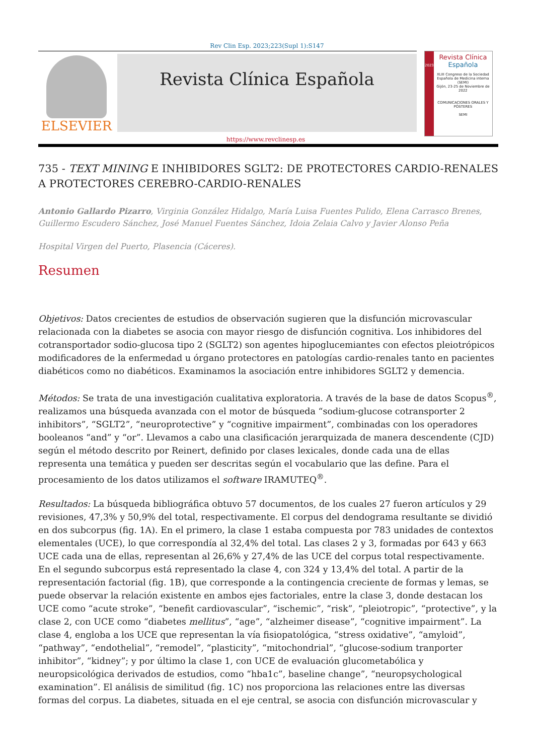Rev Clin Esp. 2023;223(Supl 1):S147
ELSEVIER
Revista Clínica Española
https://www.revclinesp.es
2023
Revista Clínica
Española
XLIII Congreso de la Sociedad Española de Medicina interna (SEMI)
Gijón, 23-25 de Noviembre de 2022
COMUNICACIONES ORALES Y PÓSTERES
SEMI
735 - TEXT MINING E INHIBIDORES SGLT2: DE PROTECTORES CARDIO-RENALES A PROTECTORES CEREBRO-CARDIO-RENALES
Antonio Gallardo Pizarro, Virginia González Hidalgo, María Luisa Fuentes Pulido, Elena Carrasco Brenes, Guillermo Escudero Sánchez, José Manuel Fuentes Sánchez, Idoia Zelaia Calvo y Javier Alonso Peña
Hospital Virgen del Puerto, Plasencia (Cáceres).
Resumen
Objetivos: Datos crecientes de estudios de observación sugieren que la disfunción microvascular relacionada con la diabetes se asocia con mayor riesgo de disfunción cognitiva. Los inhibidores del cotransportador sodio-glucosa tipo 2 (SGLT2) son agentes hipoglucemiantes con efectos pleiotrópicos modificadores de la enfermedad u órgano protectores en patologías cardio-renales tanto en pacientes diabéticos como no diabéticos. Examinamos la asociación entre inhibidores SGLT2 y demencia.
Métodos: Se trata de una investigación cualitativa exploratoria. A través de la base de datos Scopus<sup>®</sup>, realizamos una búsqueda avanzada con el motor de búsqueda “sodium-glucose cotransporter 2 inhibitors”, “SGLT2”, “neuroprotective” y “cognitive impairment”, combinadas con los operadores booleanos “and” y “or”. Llevamos a cabo una clasificación jerarquizada de manera descendente (CJD) según el método descrito por Reinert, definido por clases lexicales, donde cada una de ellas representa una temática y pueden ser descritas según el vocabulario que las define. Para el procesamiento de los datos utilizamos el software IRAMUTEQ<sup>®</sup>.
Resultados: La búsqueda bibliográfica obtuvo 57 documentos, de los cuales 27 fueron artículos y 29 revisiones, 47,3% y 50,9% del total, respectivamente. El corpus del dendograma resultante se dividió en dos subcorpus (fig. 1A). En el primero, la clase 1 estaba compuesta por 783 unidades de contextos elementales (UCE), lo que correspondía al 32,4% del total. Las clases 2 y 3, formadas por 643 y 663 UCE cada una de ellas, representan al 26,6% y 27,4% de las UCE del corpus total respectivamente. En el segundo subcorpus está representado la clase 4, con 324 y 13,4% del total. A partir de la representación factorial (fig. 1B), que corresponde a la contingencia creciente de formas y lemas, se puede observar la relación existente en ambos ejes factoriales, entre la clase 3, donde destacan los UCE como “acute stroke”, “benefit cardiovascular”, “ischemic”, “risk”, “pleiotropic”, “protective”, y la clase 2, con UCE como “diabetes mellitus”, “age”, “alzheimer disease”, “cognitive impairment”. La clase 4, engloba a los UCE que representan la vía fisiopatológica, “stress oxidative”, “amyloid”, “pathway”, “endothelial”, “remodel”, “plasticity”, “mitochondrial”, “glucose-sodium tranporter inhibitor”, “kidney”; y por último la clase 1, con UCE de evaluación glucometabólica y neuropsicológica derivados de estudios, como “hba1c”, baseline change”, “neuropsychological examination”. El análisis de similitud (fig. 1C) nos proporciona las relaciones entre las diversas formas del corpus. La diabetes, situada en el eje central, se asocia con disfunción microvascular y